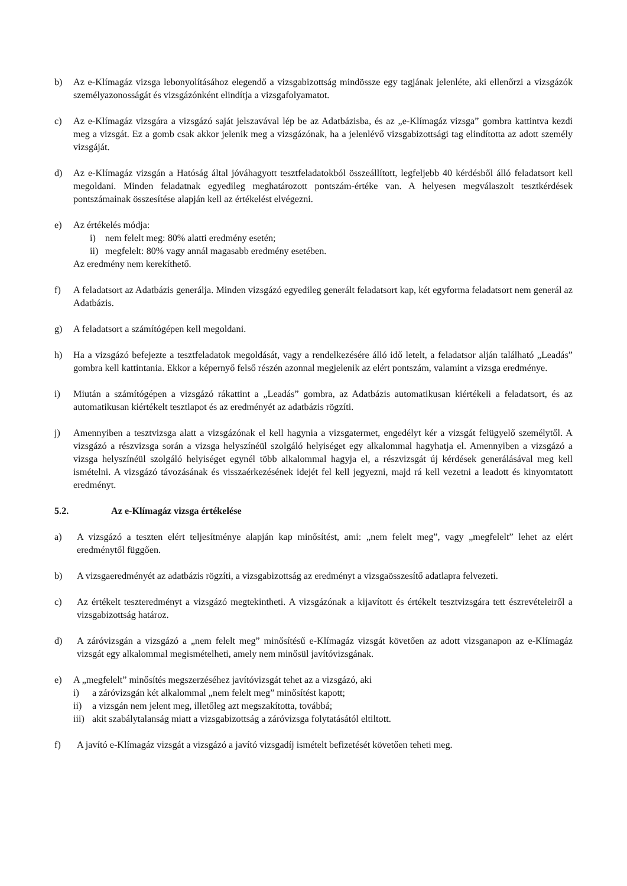b) Az e-Klímagáz vizsga lebonyolításához elegendő a vizsgabizottság mindössze egy tagjának jelenléte, aki ellenőrzi a vizsgázók személyazonosságát és vizsgázónként elindítja a vizsgafolyamatot.
c) Az e-Klímagáz vizsgára a vizsgázó saját jelszavával lép be az Adatbázisba, és az „e-Klímagáz vizsga” gombra kattintva kezdi meg a vizsgát. Ez a gomb csak akkor jelenik meg a vizsgázónak, ha a jelenlévő vizsgabizottsági tag elindította az adott személy vizsgáját.
d) Az e-Klímagáz vizsgán a Hatóság által jóváhagyott tesztfeladatokból összeállított, legfeljebb 40 kérdésből álló feladatsort kell megoldani. Minden feladatnak egyedileg meghatározott pontszám-értéke van. A helyesen megválaszolt tesztkérdések pontszámainak összesítése alapján kell az értékelést elvégezni.
e) Az értékelés módja:
i) nem felelt meg: 80% alatti eredmény esetén;
ii)
megfelelt: 80% vagy annál magasabb eredmény esetében.
Az eredmény nem kerekíthető.
f) A feladatsort az Adatbázis generálja. Minden vizsgázó egyedileg generált feladatsort kap, két egyforma feladatsort nem generál az Adatbázis.
g) A feladatsort a számítógépen kell megoldani.
h) Ha a vizsgázó befejezte a tesztfeladatok megoldását, vagy a rendelkezésére álló idő letelt, a feladatsor alján található „Leadás” gombra kell kattintania. Ekkor a képernyő felső részén azonnal megjelenik az elért pontszám, valamint a vizsga eredménye.
i) Miután a számítógépen a vizsgázó rákattint a „Leadás” gombra, az Adatbázis automatikusan kiértékeli a feladatsort, és az automatikusan kiértékelt tesztlapot és az eredményét az adatbázis rögzíti.
j) Amennyiben a tesztvizsga alatt a vizsgázónak el kell hagynia a vizsgatermet, engedélyt kér a vizsgát felügyelő személytől. A vizsgázó a részvizsga során a vizsga helyszínéül szolgáló helyiséget egy alkalommal hagyhatja el. Amennyiben a vizsgázó a vizsga helyszínéül szolgáló helyiséget egynél több alkalommal hagyja el, a részvizsgát új kérdések generálásával meg kell ismételni. A vizsgázó távozásának és visszaérkezésének idejét fel kell jegyezni, majd rá kell vezetni a leadott és kinyomtatott eredményt.
5.2. Az e-Klímagáz vizsga értékelése
a) A vizsgázó a teszten elért teljesítménye alapján kap minősítést, ami: „nem felelt meg”, vagy „megfelelt” lehet az elért eredménytől függően.
b) A vizsgaeredményét az adatbázis rögzíti, a vizsgabizottság az eredményt a vizsgaösszesítő adatlapra felvezeti.
c) Az értékelt teszteredményt a vizsgázó megtekintheti. A vizsgázónak a kijavított és értékelt tesztvizsgára tett észrevételeiről a vizsgabizottság határoz.
d) A záróvizsgán a vizsgázó a „nem felelt meg” minősítésű e-Klímagáz vizsgát követően az adott vizsganapon az e-Klímagáz vizsgát egy alkalommal megismételheti, amely nem minősül javítóvizsgának.
e) A „megfelelt” minősítés megszerzéséhez javítóvizsgát tehet az a vizsgázó, aki
i) a záróvizsgán két alkalommal „nem felelt meg” minősítést kapott;
ii) a vizsgán nem jelent meg, illetőleg azt megszakította, továbbá;
iii)
akit szabálytalanság miatt a vizsgabizottság a záróvizsga folytatásától eltiltott.
f) A javító e-Klímagáz vizsgát a vizsgázó a javító vizsgadíj ismételt befizetését követően teheti meg.